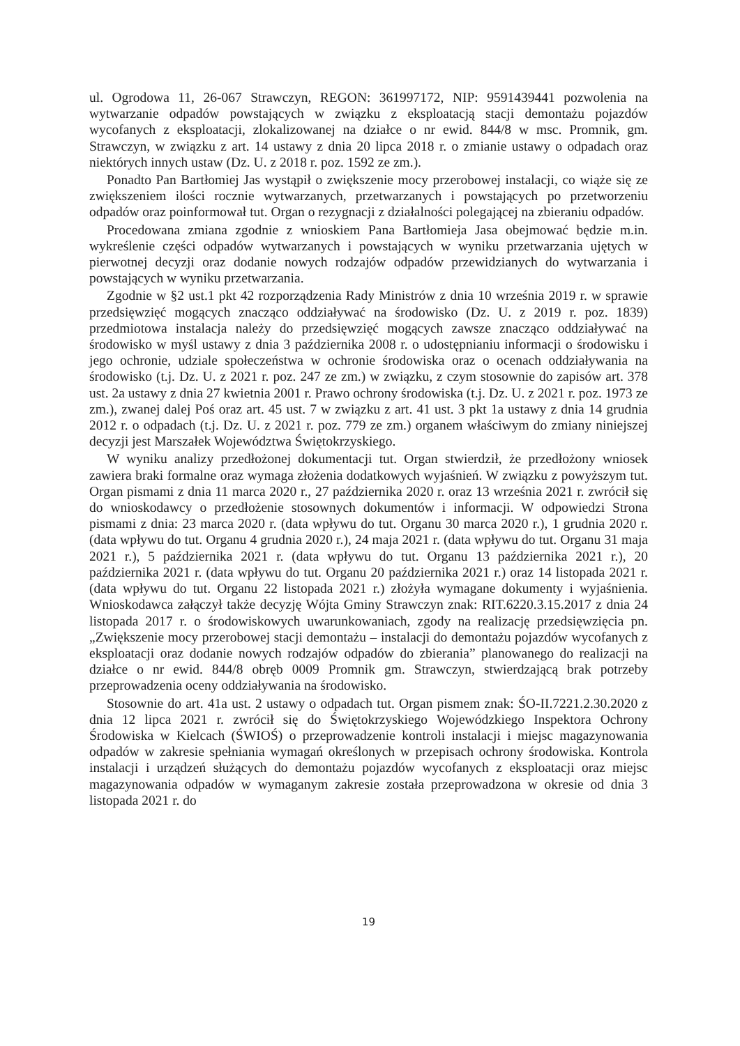ul. Ogrodowa 11, 26-067 Strawczyn, REGON: 361997172, NIP: 9591439441 pozwolenia na wytwarzanie odpadów powstających w związku z eksploatacją stacji demontażu pojazdów wycofanych z eksploatacji, zlokalizowanej na działce o nr ewid. 844/8 w msc. Promnik, gm. Strawczyn, w związku z art. 14 ustawy z dnia 20 lipca 2018 r. o zmianie ustawy o odpadach oraz niektórych innych ustaw (Dz. U. z 2018 r. poz. 1592 ze zm.).
Ponadto Pan Bartłomiej Jas wystąpił o zwiększenie mocy przerobowej instalacji, co wiąże się ze zwiększeniem ilości rocznie wytwarzanych, przetwarzanych i powstających po przetworzeniu odpadów oraz poinformował tut. Organ o rezygnacji z działalności polegającej na zbieraniu odpadów.
Procedowana zmiana zgodnie z wnioskiem Pana Bartłomieja Jasa obejmować będzie m.in. wykreślenie części odpadów wytwarzanych i powstających w wyniku przetwarzania ujętych w pierwotnej decyzji oraz dodanie nowych rodzajów odpadów przewidzianych do wytwarzania i powstających w wyniku przetwarzania.
Zgodnie w §2 ust.1 pkt 42 rozporządzenia Rady Ministrów z dnia 10 września 2019 r. w sprawie przedsięwzięć mogących znacząco oddziaływać na środowisko (Dz. U. z 2019 r. poz. 1839) przedmiotowa instalacja należy do przedsięwzięć mogących zawsze znacząco oddziaływać na środowisko w myśl ustawy z dnia 3 października 2008 r. o udostępnianiu informacji o środowisku i jego ochronie, udziale społeczeństwa w ochronie środowiska oraz o ocenach oddziaływania na środowisko (t.j. Dz. U. z 2021 r. poz. 247 ze zm.) w związku, z czym stosownie do zapisów art. 378 ust. 2a ustawy z dnia 27 kwietnia 2001 r. Prawo ochrony środowiska (t.j. Dz. U. z 2021 r. poz. 1973 ze zm.), zwanej dalej Poś oraz art. 45 ust. 7 w związku z art. 41 ust. 3 pkt 1a ustawy z dnia 14 grudnia 2012 r. o odpadach (t.j. Dz. U. z 2021 r. poz. 779 ze zm.) organem właściwym do zmiany niniejszej decyzji jest Marszałek Województwa Świętokrzyskiego.
W wyniku analizy przedłożonej dokumentacji tut. Organ stwierdził, że przedłożony wniosek zawiera braki formalne oraz wymaga złożenia dodatkowych wyjaśnień. W związku z powyższym tut. Organ pismami z dnia 11 marca 2020 r., 27 października 2020 r. oraz 13 września 2021 r. zwrócił się do wnioskodawcy o przedłożenie stosownych dokumentów i informacji. W odpowiedzi Strona pismami z dnia: 23 marca 2020 r. (data wpływu do tut. Organu 30 marca 2020 r.), 1 grudnia 2020 r. (data wpływu do tut. Organu 4 grudnia 2020 r.), 24 maja 2021 r. (data wpływu do tut. Organu 31 maja 2021 r.), 5 października 2021 r. (data wpływu do tut. Organu 13 października 2021 r.), 20 października 2021 r. (data wpływu do tut. Organu 20 października 2021 r.) oraz 14 listopada 2021 r. (data wpływu do tut. Organu 22 listopada 2021 r.) złożyła wymagane dokumenty i wyjaśnienia. Wnioskodawca załączył także decyzję Wójta Gminy Strawczyn znak: RIT.6220.3.15.2017 z dnia 24 listopada 2017 r. o środowiskowych uwarunkowaniach, zgody na realizację przedsięwzięcia pn. „Zwiększenie mocy przerobowej stacji demontażu – instalacji do demontażu pojazdów wycofanych z eksploatacji oraz dodanie nowych rodzajów odpadów do zbierania” planowanego do realizacji na działce o nr ewid. 844/8 obręb 0009 Promnik gm. Strawczyn, stwierdzającą brak potrzeby przeprowadzenia oceny oddziaływania na środowisko.
Stosownie do art. 41a ust. 2 ustawy o odpadach tut. Organ pismem znak: ŚO-II.7221.2.30.2020 z dnia 12 lipca 2021 r. zwrócił się do Świętokrzyskiego Wojewódzkiego Inspektora Ochrony Środowiska w Kielcach (ŚWIOŚ) o przeprowadzenie kontroli instalacji i miejsc magazynowania odpadów w zakresie spełniania wymagań określonych w przepisach ochrony środowiska. Kontrola instalacji i urządzeń służących do demontażu pojazdów wycofanych z eksploatacji oraz miejsc magazynowania odpadów w wymaganym zakresie została przeprowadzona w okresie od dnia 3 listopada 2021 r. do
19